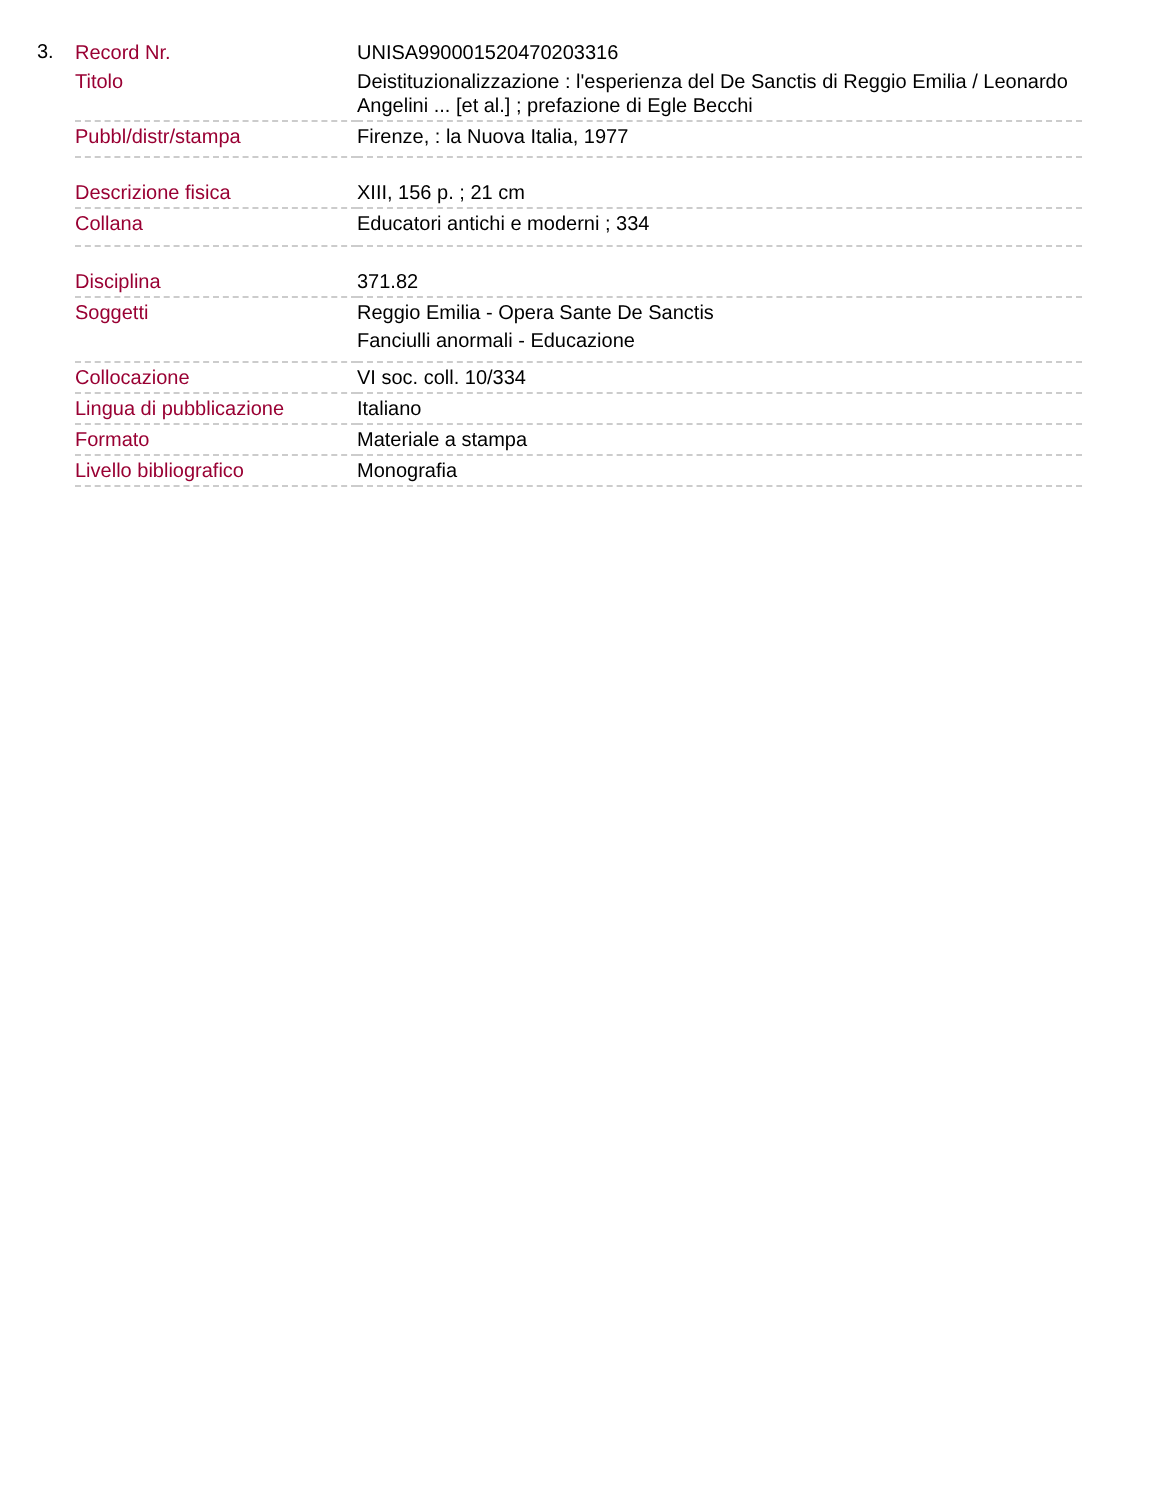3.
| Record Nr. | UNISA990001520470203316 |
| Titolo | Deistituzionalizzazione : l'esperienza del De Sanctis di Reggio Emilia / Leonardo Angelini ... [et al.] ; prefazione di Egle Becchi |
| Pubbl/distr/stampa | Firenze, : la Nuova Italia, 1977 |
| Descrizione fisica | XIII, 156 p. ; 21 cm |
| Collana | Educatori antichi e moderni ; 334 |
| Disciplina | 371.82 |
| Soggetti | Reggio Emilia - Opera Sante De Sanctis Fanciulli anormali - Educazione |
| Collocazione | VI soc. coll. 10/334 |
| Lingua di pubblicazione | Italiano |
| Formato | Materiale a stampa |
| Livello bibliografico | Monografia |